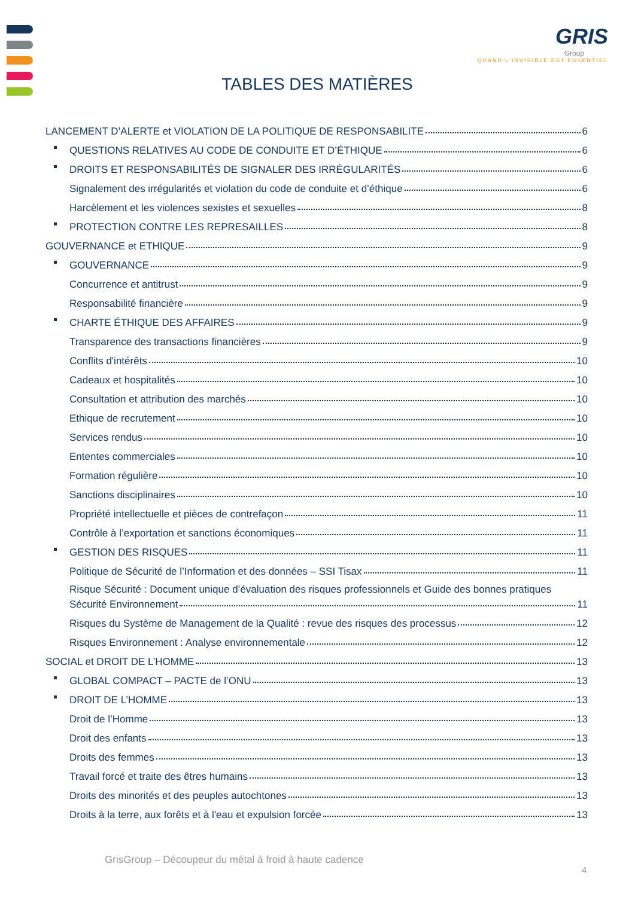GRIS
Group
QUAND L’INVISIBLE EST ESSENTIEL
TABLES DES MATIÈRES
LANCEMENT D’ALERTE et VIOLATION DE LA POLITIQUE DE RESPONSABILITE 6
QUESTIONS RELATIVES AU CODE DE CONDUITE ET D’ÉTHIQUE 6
DROITS ET RESPONSABILITÉS DE SIGNALER DES IRRÉGULARITÉS 6
Signalement des irrégularités et violation du code de conduite et d’éthique 6
Harcèlement et les violences sexistes et sexuelles 8
PROTECTION CONTRE LES REPRESAILLES 8
GOUVERNANCE et ETHIQUE 9
GOUVERNANCE 9
Concurrence et antitrust 9
Responsabilité financière 9
CHARTE ÉTHIQUE DES AFFAIRES 9
Transparence des transactions financières 9
Conflits d'intérêts 10
Cadeaux et hospitalités 10
Consultation et attribution des marchés 10
Ethique de recrutement 10
Services rendus 10
Ententes commerciales 10
Formation régulière 10
Sanctions disciplinaires 10
Propriété intellectuelle et pièces de contrefaçon 11
Contrôle à l’exportation et sanctions économiques 11
GESTION DES RISQUES 11
Politique de Sécurité de l’Information et des données – SSI Tisax 11
Risque Sécurité : Document unique d’évaluation des risques professionnels et Guide des bonnes pratiques
Sécurité Environnement 11
Risques du Système de Management de la Qualité : revue des risques des processus 12
Risques Environnement : Analyse environnementale 12
SOCIAL et DROIT DE L’HOMME 13
GLOBAL COMPACT – PACTE de l’ONU 13
DROIT DE L’HOMME 13
Droit de l’Homme 13
Droit des enfants 13
Droits des femmes 13
Travail forcé et traite des êtres humains 13
Droits des minorités et des peuples autochtones 13
Droits à la terre, aux forêts et à l'eau et expulsion forcée 13
GrisGroup – Découpeur du métal à froid à haute cadence
4